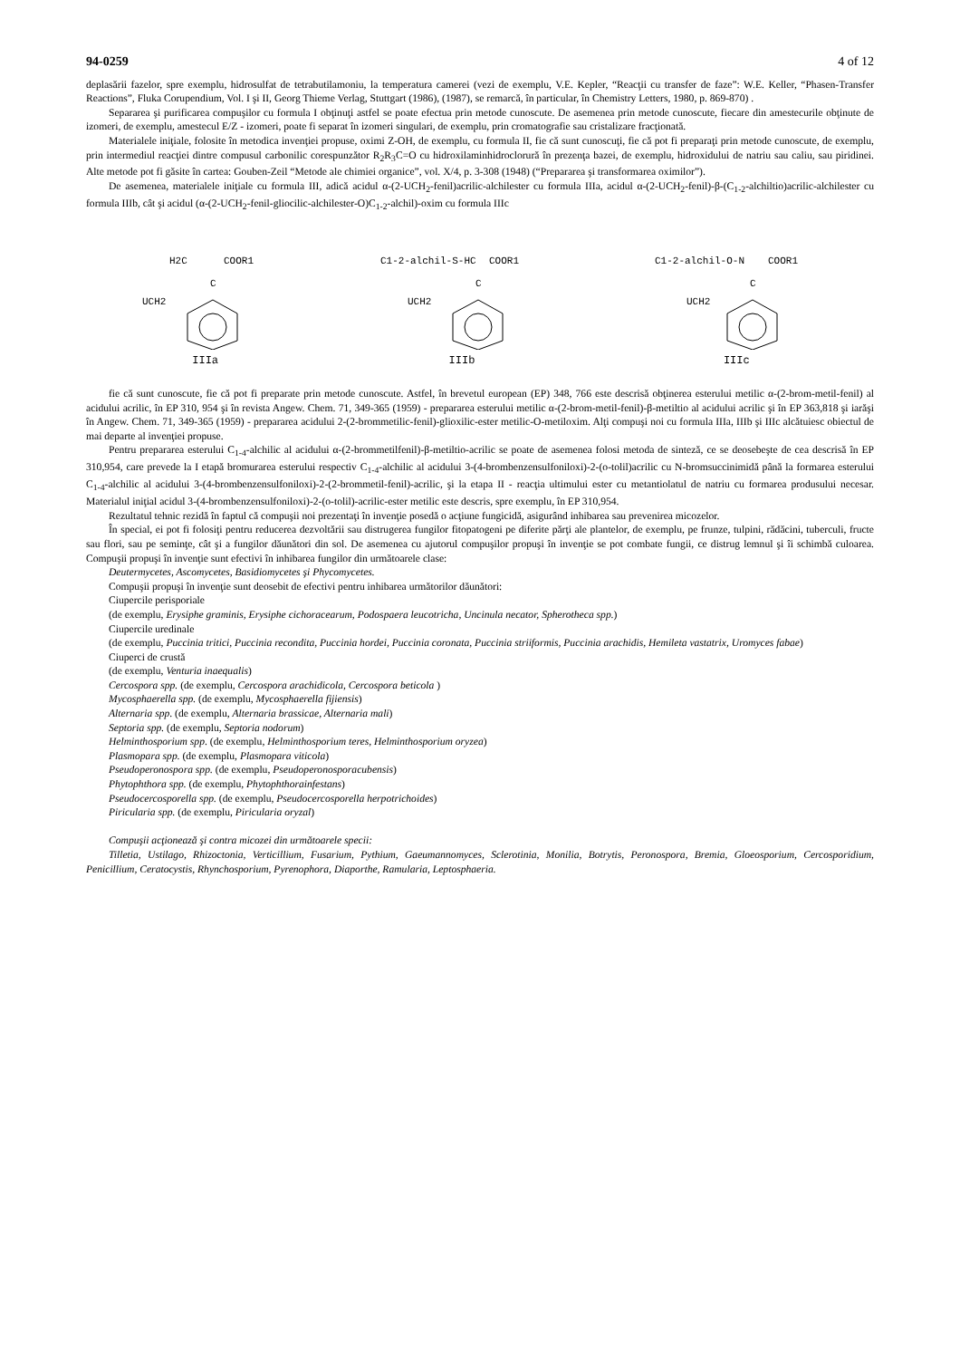94-0259 4 of 12
deplasării fazelor, spre exemplu, hidrosulfat de tetrabutilamoniu, la temperatura camerei (vezi de exemplu, V.E. Kepler, “Reacţii cu transfer de faze”: W.E. Keller, “Phasen-Transfer Reactions”, Fluka Corupendium, Vol. I şi II, Georg Thieme Verlag, Stuttgart (1986), (1987), se remarcă, în particular, în Chemistry Letters, 1980, p. 869-870) .
Separarea şi purificarea compuşilor cu formula I obţinuţi astfel se poate efectua prin metode cunoscute. De asemenea prin metode cunoscute, fiecare din amestecurile obţinute de izomeri, de exemplu, amestecul E/Z - izomeri, poate fi separat în izomeri singulari, de exemplu, prin cromatografie sau cristalizare fracţionată.
Materialele iniţiale, folosite în metodica invenţiei propuse, oximi Z-OH, de exemplu, cu formula II, fie că sunt cunoscuţi, fie că pot fi preparaţi prin metode cunoscute, de exemplu, prin intermediul reacţiei dintre compusul carbonilic corespunzător R<sub>2</sub>R<sub>3</sub>C=O cu hidroxilaminhidroclorură în prezenţa bazei, de exemplu, hidroxidului de natriu sau caliu, sau piridinei. Alte metode pot fi găsite în cartea: Gouben-Zeil “Metode ale chimiei organice”, vol. X/4, p. 3-308 (1948) (“Prepararea şi transformarea oximilor”).
De asemenea, materialele iniţiale cu formula III, adică acidul α-(2-UCH<sub>2</sub>-fenil)acrilic-alchilester cu formula IIIa, acidul α-(2-UCH<sub>2</sub>-fenil)-β-(C<sub>1-2</sub>-alchiltio)acrilic-alchilester cu formula IIIb, cât şi acidul (α-(2-UCH<sub>2</sub>-fenil-gliocilic-alchilester-O)C<sub>1-2</sub>-alchil)-oxim cu formula IIIc
H2C
COOR1
C
UCH2
IIIa
C1-2-alchil-S-HC
COOR1
C
UCH2
IIIb
C1-2-alchil-O-N
COOR1
C
UCH2
IIIc
fie că sunt cunoscute, fie că pot fi preparate prin metode cunoscute. Astfel, în brevetul european (EP) 348, 766 este descrisă obţinerea esterului metilic α-(2-brom-metil-fenil) al acidului acrilic, în EP 310, 954 şi în revista Angew. Chem. 71, 349-365 (1959) - prepararea esterului metilic α-(2-brom-metil-fenil)-β-metiltio al acidului acrilic şi în EP 363,818 şi iarăşi în Angew. Chem. 71, 349-365 (1959) - prepararea acidului 2-(2-brommetilic-fenil)-glioxilic-ester metilic-O-metiloxim. Alţi compuşi noi cu formula IIIa, IIIb şi IIIc alcătuiesc obiectul de mai departe al invenţiei propuse.
Pentru prepararea esterului C<sub>1-4</sub>-alchilic al acidului α-(2-brommetilfenil)-β-metiltio-acrilic se poate de asemenea folosi metoda de sinteză, ce se deosebeşte de cea descrisă în EP 310,954, care prevede la I etapă bromurarea esterului respectiv C<sub>1-4</sub>-alchilic al acidului 3-(4-brombenzensulfoniloxi)-2-(o-tolil)acrilic cu N-bromsuccinimidă până la formarea esterului C<sub>1-4</sub>-alchilic al acidului 3-(4-brombenzensulfoniloxi)-2-(2-brommetil-fenil)-acrilic, şi la etapa II - reacţia ultimului ester cu metantiolatul de natriu cu formarea produsului necesar. Materialul iniţial acidul 3-(4-brombenzensulfoniloxi)-2-(o-tolil)-acrilic-ester metilic este descris, spre exemplu, în EP 310,954.
Rezultatul tehnic rezidă în faptul că compuşii noi prezentaţi în invenţie posedă o acţiune fungicidă, asigurând inhibarea sau prevenirea micozelor.
În special, ei pot fi folosiţi pentru reducerea dezvoltării sau distrugerea fungilor fitopatogeni pe diferite părţi ale plantelor, de exemplu, pe frunze, tulpini, rădăcini, tuberculi, fructe sau flori, sau pe seminţe, cât şi a fungilor dăunători din sol. De asemenea cu ajutorul compuşilor propuşi în invenţie se pot combate fungii, ce distrug lemnul şi îi schimbă culoarea. Compuşii propuşi în invenţie sunt efectivi în inhibarea fungilor din următoarele clase:
Deutermycetes, Ascomycetes, Basidiomycetes şi Phycomycetes.
Compuşii propuşi în invenţie sunt deosebit de efectivi pentru inhibarea următorilor dăunători:
Ciupercile perisporiale
(de exemplu, Erysiphe graminis, Erysiphe cichoracearum, Podospaera leucotricha, Uncinula necator, Spherotheca spp.)
Ciupercile uredinale
(de exemplu, Puccinia tritici, Puccinia recondita, Puccinia hordei, Puccinia coronata, Puccinia striiformis, Puccinia arachidis, Hemileta vastatrix, Uromyces fabae)
Ciuperci de crustă
(de exemplu, Venturia inaequalis)
Cercospora spp. (de exemplu, Cercospora arachidicola, Cercospora beticola )
Mycosphaerella spp. (de exemplu, Mycosphaerella fijiensis)
Alternaria spp. (de exemplu, Alternaria brassicae, Alternaria mali)
Septoria spp. (de exemplu, Septoria nodorum)
Helminthosporium spp. (de exemplu, Helminthosporium teres, Helminthosporium oryzea)
Plasmopara spp. (de exemplu, Plasmopara viticola)
Pseudoperonospora spp. (de exemplu, Pseudoperonosporacubensis)
Phytophthora spp. (de exemplu, Phytophthorainfestans)
Pseudocercosporella spp. (de exemplu, Pseudocercosporella herpotrichoides)
Piricularia spp. (de exemplu, Piricularia oryzal)
Compuşii acţionează şi contra micozei din următoarele specii:
Tilletia, Ustilago, Rhizoctonia, Verticillium, Fusarium, Pythium, Gaeumannomyces, Sclerotinia, Monilia, Botrytis, Peronospora, Bremia, Gloeosporium, Cercosporidium, Penicillium, Ceratocystis, Rhynchosporium, Pyrenophora, Diaporthe, Ramularia, Leptosphaeria.